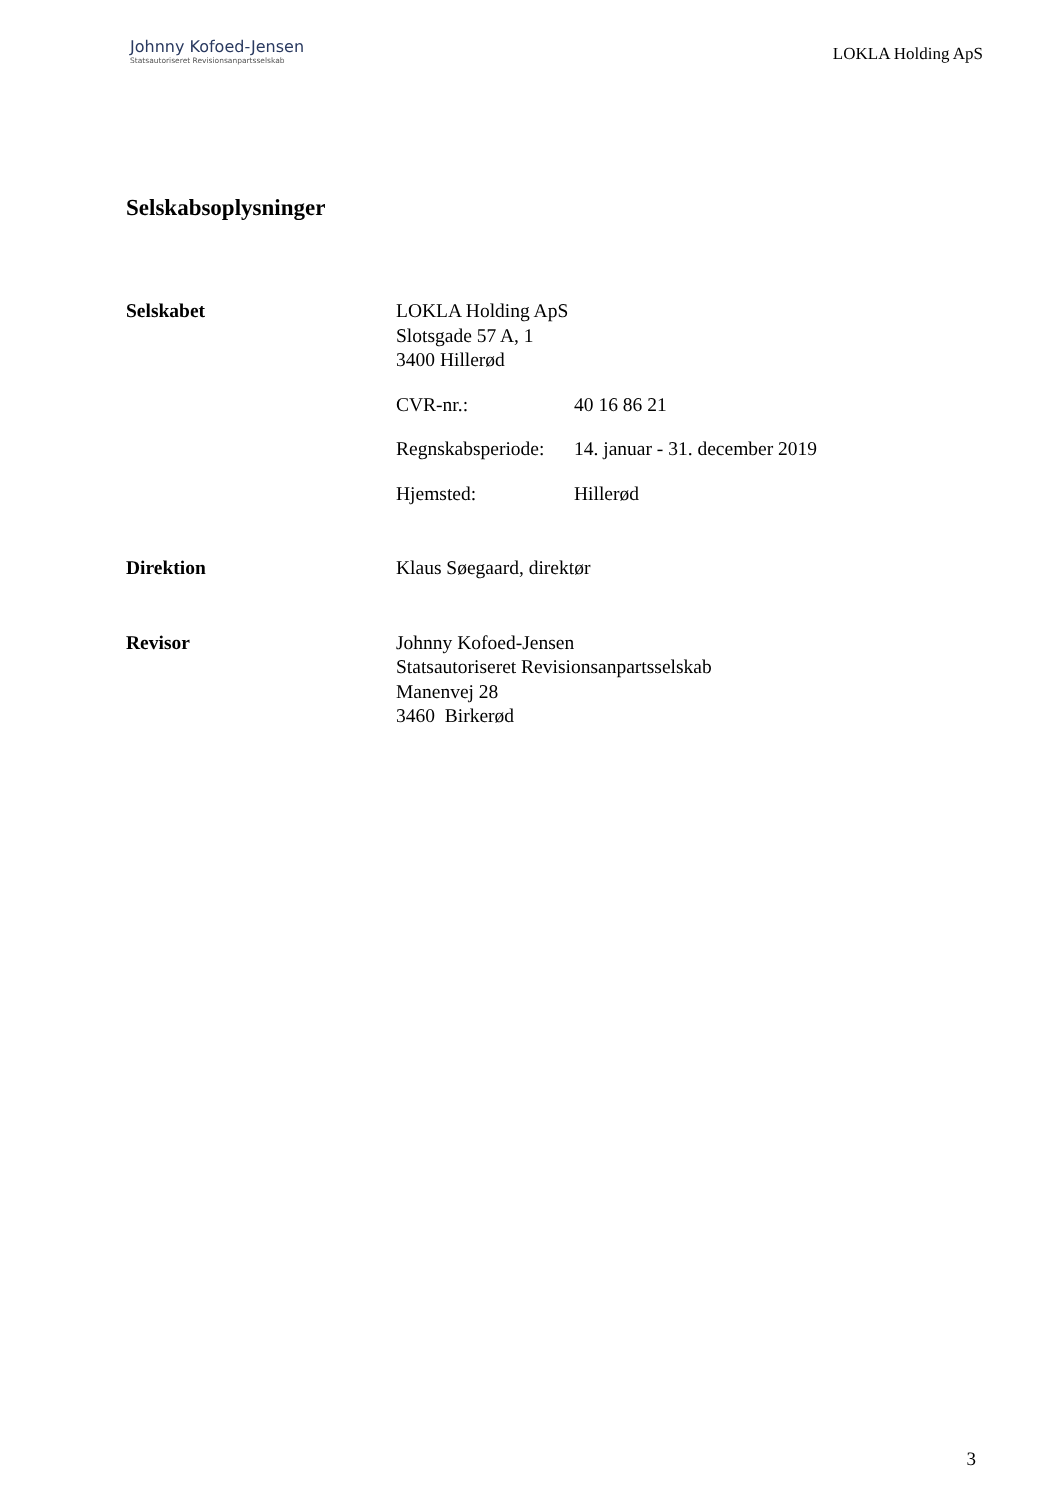Johnny Kofoed-Jensen
Statsautoriseret Revisionsanpartsselskab
LOKLA Holding ApS
Selskabsoplysninger
Selskabet LOKLA Holding ApS
Slotsgade 57 A, 1
3400 Hillerød
CVR-nr.: 40 16 86 21
Regnskabsperiode:
14. januar - 31. december 2019
Hjemsted: Hillerød
Direktion Klaus Søegaard, direktør
Revisor Johnny Kofoed-Jensen
Statsautoriseret Revisionsanpartsselskab
Manenvej 28
3460 Birkerød
3